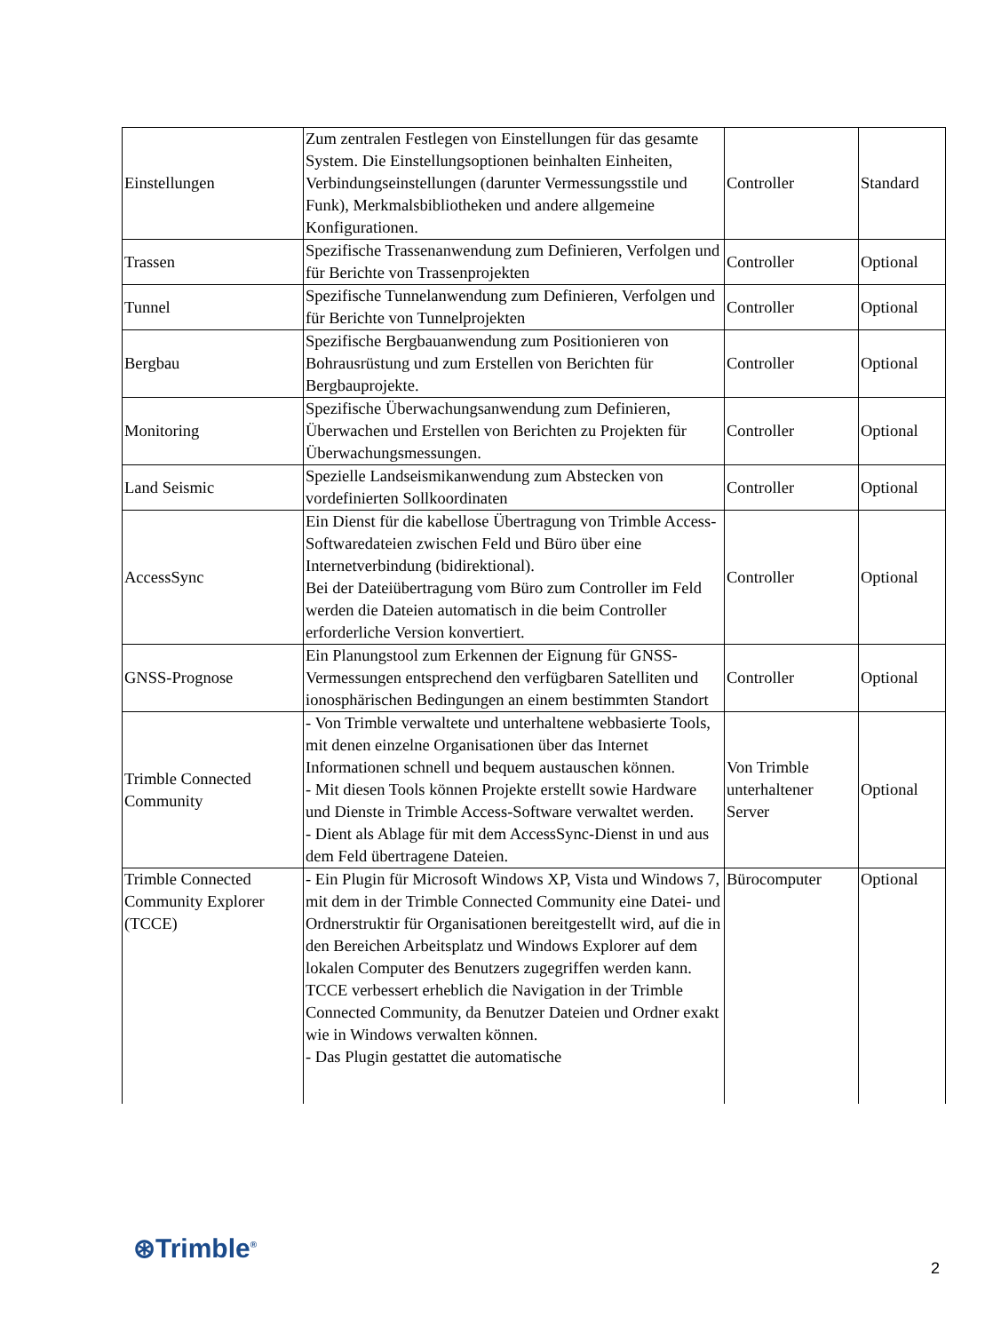| Einstellungen | Zum zentralen Festlegen von Einstellungen für das gesamte System. Die Einstellungsoptionen beinhalten Einheiten, Verbindungseinstellungen (darunter Vermessungsstile und Funk), Merkmalsbibliotheken und andere allgemeine Konfigurationen. | Controller | Standard |
| Trassen | Spezifische Trassenanwendung zum Definieren, Verfolgen und für Berichte von Trassenprojekten | Controller | Optional |
| Tunnel | Spezifische Tunnelanwendung zum Definieren, Verfolgen und für Berichte von Tunnelprojekten | Controller | Optional |
| Bergbau | Spezifische Bergbauanwendung zum Positionieren von Bohrausrüstung und zum Erstellen von Berichten für Bergbauprojekte. | Controller | Optional |
| Monitoring | Spezifische Überwachungsanwendung zum Definieren, Überwachen und Erstellen von Berichten zu Projekten für Überwachungsmessungen. | Controller | Optional |
| Land Seismic | Spezielle Landseismikanwendung zum Abstecken von vordefinierten Sollkoordinaten | Controller | Optional |
| AccessSync | Ein Dienst für die kabellose Übertragung von Trimble Access-Softwaredateien zwischen Feld und Büro über eine Internetverbindung (bidirektional). Bei der Dateiübertragung vom Büro zum Controller im Feld werden die Dateien automatisch in die beim Controller erforderliche Version konvertiert. | Controller | Optional |
| GNSS-Prognose | Ein Planungstool zum Erkennen der Eignung für GNSS-Vermessungen entsprechend den verfügbaren Satelliten und ionosphärischen Bedingungen an einem bestimmten Standort | Controller | Optional |
| Trimble Connected Community | - Von Trimble verwaltete und unterhaltene webbasierte Tools, mit denen einzelne Organisationen über das Internet Informationen schnell und bequem austauschen können. - Mit diesen Tools können Projekte erstellt sowie Hardware und Dienste in Trimble Access-Software verwaltet werden. - Dient als Ablage für mit dem AccessSync-Dienst in und aus dem Feld übertragene Dateien. | Von Trimble unterhaltener Server | Optional |
| Trimble Connected Community Explorer (TCCE) | - Ein Plugin für Microsoft Windows XP, Vista und Windows 7, mit dem in der Trimble Connected Community eine Datei- und Ordnerstruktir für Organisationen bereitgestellt wird, auf die in den Bereichen Arbeitsplatz und Windows Explorer auf dem lokalen Computer des Benutzers zugegriffen werden kann. TCCE verbessert erheblich die Navigation in der Trimble Connected Community, da Benutzer Dateien und Ordner exakt wie in Windows verwalten können. - Das Plugin gestattet die automatische | Bürocomputer | Optional |
⊛Trimble<sup>®</sup>
2